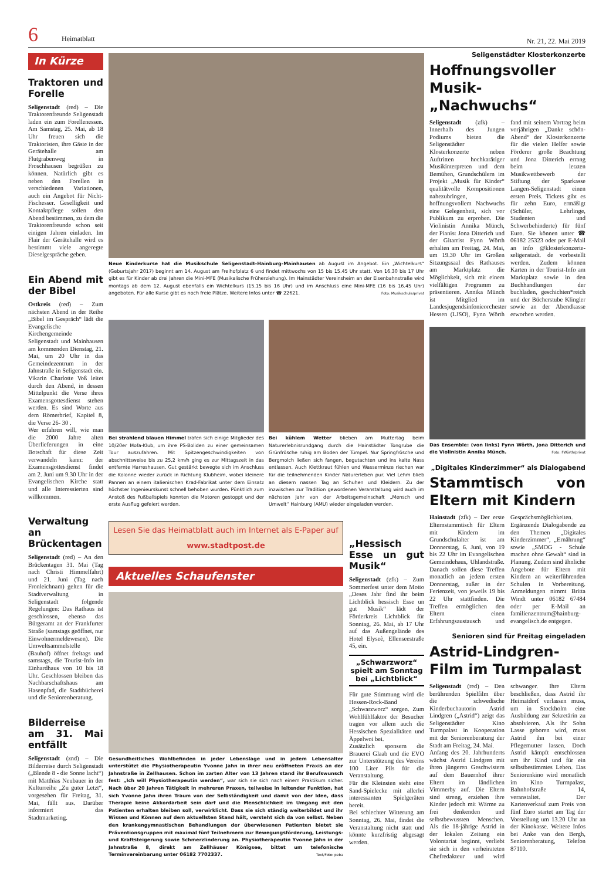6 Heimatblatt Nr. 21, 22. Mai 2019
In Kürze
Traktoren und Forelle
Seligenstadt (red) – Die Traktorenfreunde Seligenstadt laden ein zum Forellenessen. Am Samstag, 25. Mai, ab 18 Uhr freuen sich die Traktoristen, ihre Gäste in der Gerätehalle am Flutgrabenweg in Froschhausen begrüßen zu können. Natürlich gibt es neben den Forellen in verschiedenen Variationen, auch ein Angebot für Nicht-Fischesser. Geselligkeit und Kontaktpflege sollen den Abend bestimmen, zu dem die Traktorenfreunde schon seit einigen Jahren einladen. Im Flair der Gerätehalle wird es bestimmt viele angeregte Dieselgespräche geben.
Ein Abend mit der Bibel
Ostkreis (red) – Zum nächsten Abend in der Reihe „Bibel im Gespräch“ lädt die Evangelische Kirchengemeinde Seligenstadt und Mainhausen am kommenden Dienstag, 21. Mai, um 20 Uhr in das Gemeindezentrum in der Jahnstraße in Seligenstadt ein. Vikarin Charlotte Voß leitet durch den Abend, in dessen Mittelpunkt die Verse ihres Examensgottesdienst stehen werden. Es sind Worte aus dem Römerbrief, Kapitel 8, die Verse 26- 30 .
Wer erfahren will, wie man die 2000 Jahre alten Überlieferungen in eine Botschaft für diese Zeit verwandeln kann: der Examensgottesdienst findet am 2. Juni um 9.30 Uhr in der Evangelischen Kirche statt und alle Interessierten sind willkommen.
Verwaltung an Brückentagen
Seligenstadt (red) – An den Brückentagen 31. Mai (Tag nach Christi Himmelfahrt) und 21. Juni (Tag nach Fronleichnam) gelten für die Stadtverwaltung in Seligenstadt folgende Regelungen: Das Rathaus ist geschlossen, ebenso das Bürgeramt an der Frankfurter Straße (samstags geöffnet, nur Einwohnermeldewesen). Die Umweltsammelstelle (Bauhof) öffnet freitags und samstags, die Tourist-Info im Einhardhaus von 10 bis 18 Uhr. Geschlossen bleiben das Nachbarschaftshaus am Hasenpfad, die Stadtbücherei und die Seniorenberatung.
Bilderreise am 31. Mai entfällt
Seligenstadt (znd) – Die Bilderreise durch Seligenstadt („Blende 8 - die Sonne lacht“) mit Matthias Neubauer in der Kulturreihe „Zu guter Letzt“, vorgesehen für Freitag, 31. Mai, fällt aus. Darüber informiert das Stadtmarketing.
Neue Kinderkurse hat die Musikschule Seligenstadt-Hainburg-Mainhausen ab August im Angebot. Ein „Wichtelkurs“ (Geburtsjahr 2017) beginnt am 14. August am Freihofplatz 6 und findet mittwochs von 15 bis 15.45 Uhr statt. Von 16.30 bis 17 Uhr gibt es für Kinder ab drei Jahren die Mini-MFE (Musikalische Früherziehung). Im Hainstädter Vereinsheim an der Eisenbahnstraße wird montags ab dem 12. August ebenfalls ein Wichtelkurs (15.15 bis 16 Uhr) und im Anschluss eine Mini-MFE (16 bis 16.45 Uhr) angeboten. Für alle Kurse gibt es noch freie Plätze. Weitere Infos unter ☎ 22621. Foto: Musikschule/privat
Bei strahlend blauen Himmel trafen sich einige Mitglieder des 10/20er Mofa-Klub, um ihre PS-Boliden zu einer gemeinsamen Tour auszufahren. Mit Spitzengeschwindigkeiten von abschnittsweise bis zu 25,2 km/h ging es zur Mittagszeit in das entfernte Harreshausen. Gut gestärkt bewegte sich im Anschluss die Kolonne wieder zurück in Richtung Klubheim, wobei kleinere Pannen an einem italienischen Krad-Fabrikat unter dem Einsatz höchster Ingenieurskunst schnell behoben wurden. Pünktlich zum Anstoß des Fußballspiels konnten die Motoren gestoppt und der erste Ausflug gefeiert werden.
Bei kühlem Wetter blieben am Muttertag beim Naturerlebnisrundgang durch die Hainstädter Tongrube die Grünfrösche ruhig am Boden der Tümpel. Nur Springfrösche und Bergmolch ließen sich fangen, begutachten und ins kalte Nass entlassen. Auch Klettkraut fühlen und Wasserminze riechen war für die teilnehmenden Kinder Naturerleben pur. Viel Lehm blieb an diesem nassen Tag an Schuhen und Kleidern. Zu der inzwischen zur Tradition gewordenen Veranstaltung wird auch im nächsten Jahr von der Arbeitsgemeinschaft „Mensch und Umwelt“ Hainburg (AMU) wieder eingeladen werden.
Lesen Sie das Heimatblatt auch im Internet als E-Paper auf
www.stadtpost.de
Aktuelles Schaufenster
Gesundheitliches Wohlbefinden in jeder Lebenslage und in jedem Lebensalter unterstützt die Physiotherapeutin Yvonne Jahn in ihrer neu eröffneten Praxis an der Jahnstraße in Zellhausen. Schon im zarten Alter von 13 Jahren stand ihr Berufswunsch fest: „Ich will Physiotherapeutin werden“, war sich sie sich nach einem Praktikum sicher. Nach über 20 Jahren Tätigkeit in mehreren Praxen, teilweise in leitender Funktion, hat sich Yvonne Jahn ihren Traum von der Selbständigkeit und damit von der Idee, dass Therapie keine Akkordarbeit sein darf und die Menschlichkeit im Umgang mit den Patienten erhalten bleiben soll, verwirklicht. Dass sie sich ständig weiterbildet und ihr Wissen und Können auf dem aktuellsten Stand hält, versteht sich da von selbst. Neben den krankengymnastischen Behandlungen der überwiesenen Patienten bietet sie Präventionsgruppen mit maximal fünf Teilnehmern zur Bewegungsförderung, Leistungs- und Kraftsteigerung sowie Schmerzlinderung an. Physiotherapeutin Yvonne Jahn in der Jahnstraße 8, direkt am Zellhäuser Königsee, bittet um telefonische Terminvereinbarung unter 06182 7702337. Text/Foto: peba
„Hessisch Esse un gut Musik“
Seligenstadt (zfk) – Zum Sommerfest unter dem Motto „Deses Jahr find ihr beim Lichtblick hessisch Esse un gut Musik“ lädt der Förderkreis Lichtblick für Sonntag, 26. Mai, ab 17 Uhr auf das Außengelände des Hotel Elyseè, Ellenseestraße 45, ein.
„Schwarzworz“ spielt am Sonntag bei „Lichtblick“
Für gute Stimmung wird die Hessen-Rock-Band „Schwarzworz“ sorgen. Zum Wohlfühlfaktor der Besucher tragen vor allem auch die Hessischen Spezialitäten und Äppelwoi bei.
Zusätzlich sponsern die Brauerei Glaab und die EVO zur Unterstützung des Vereins 100 Liter Pils für die Veranstaltung.
Für die Kleinsten steht eine Sand-Spielecke mit allerlei interessanten Spielgeräten bereit.
Bei schlechter Witterung am Sonntag, 26. Mai, findet die Veranstaltung nicht statt und könnte kurzfristig abgesagt werden.
Seligenstädter Klosterkonzerte
Hoffnungsvoller Musik-„Nachwuchs“
Seligenstadt (zfk) – Innerhalb des Jungen Podiums bieten die Seligenstädter Klosterkonzerte neben Auftritten hochkarätiger Musikinterpreten und dem Bemühen, Grundschülern im Projekt „Musik für Kinder“ qualitätvolle Kompositionen nahezubringen, hoffnungsvollem Nachwuchs eine Gelegenheit, sich vor Publikum zu erproben. Die Violinistin Annika Münch, der Pianist Jona Ditterich und der Gitarrist Fynn Wörth erhalten am Freitag, 24. Mai, um 19.30 Uhr im Großen Sitzungssaal des Rathauses am Marktplatz die Möglichkeit, sich mit einem vielfältigen Programm zu präsentieren. Annika Münch ist Mitglied im Landesjugendsinfonieorchester Hessen (LJSO), Fynn Wörth fand mit seinem Vortrag beim vorjährigen „Danke schön-Abend“ der Klosterkonzerte für die vielen Helfer sowie Förderer große Beachtung und Jona Ditterich errang beim letzten Musikwettbewerb der Stiftung der Sparkasse Langen-Seligenstadt einen ersten Preis. Tickets gibt es für zehn Euro, ermäßigt (Schüler, Lehrlinge, Studenten und Schwerbehinderte) für fünf Euro. Sie können unter ☎ 06182 25323 oder per E-Mail an info @klosterkonzerte-seligenstadt. de vorbestellt werden. Zudem können Karten in der Tourist-Info am Marktplatz sowie in den Buchhandlungen der buchladen, geschichten*reich und der Bücherstube Klingler sowie an der Abendkasse erworben werden.
Das Ensemble: (von links) Fynn Wörth, Jona Ditterich und die Violinistin Annika Münch. Foto: FWörth/privat
„Digitales Kinderzimmer“ als Dialogabend
Stammtisch von Eltern mit Kindern
Hainstadt (zfk) – Der erste Elternstammtisch für Eltern mit Kindern im Grundschulalter ist am Donnerstag, 6. Juni, von 19 bis 22 Uhr im Evangelischen Gemeindehaus, Uhlandstraße. Danach sollen diese Treffen monatlich an jedem ersten Donnerstag, außer in der Ferienzeit, von jeweils 19 bis 22 Uhr stattfinden. Die Treffen ermöglichen den Eltern einen Erfahrungsaustausch und Gesprächsmöglichkeiten. Ergänzende Dialogabende zu den Themen „Digitales Kinderzimmer“, „Ernährung“ sowie „SMOG - Schule machen ohne Gewalt“ sind in Planung. Zudem sind ähnliche Angebote für Eltern mit Kindern an weiterführenden Schulen in Vorbereitung. Anmeldungen nimmt Britta Windt unter 06182 67484 oder per E-Mail an familienzentrum@hainburg-evangelisch.de entgegen.
Senioren sind für Freitag eingeladen
Astrid-Lindgren-Film im Turmpalast
Seligenstadt (red) – Den berührenden Spielfilm über die schwedische Kinderbuchautorin Astrid Lindgren („Astrid“) zeigt das Seligenstädter Kino Turmpalast in Kooperation mit der Seniorenberatung der Stadt am Freitag, 24. Mai.
Anfang des 20. Jahrhunderts wächst Astrid Lindgren mit ihren jüngeren Geschwistern auf dem Bauernhof ihrer Eltern im ländlichen Vimmerby auf. Die Eltern sind streng, erziehen ihre Kinder jedoch mit Wärme zu frei denkenden und selbstbewussten Menschen. Als die 18-jährige Astrid in der lokalen Zeitung ein Volontariat beginnt, verliebt sie sich in den verheirateten Chefredakteur und wird schwanger. Ihre Eltern beschließen, dass Astrid ihr Heimatdorf verlassen muss, um in Stockholm eine Ausbildung zur Sekretärin zu absolvieren. Als ihr Sohn Lasse geboren wird, muss Astrid ihn bei einer Pflegemutter lassen. Doch Astrid kämpft entschlossen um ihr Kind und für ein selbstbestimmtes Leben. Das Seniorenkino wird monatlich im Kino Turmpalast, Bahnhofstraße 14, veranstaltet. Der Kartenverkauf zum Preis von fünf Euro startet am Tag der Vorstellung um 13.20 Uhr an der Kinokasse. Weitere Infos bei Anke van den Bergh, Seniorenberatung, Telefon 87110.